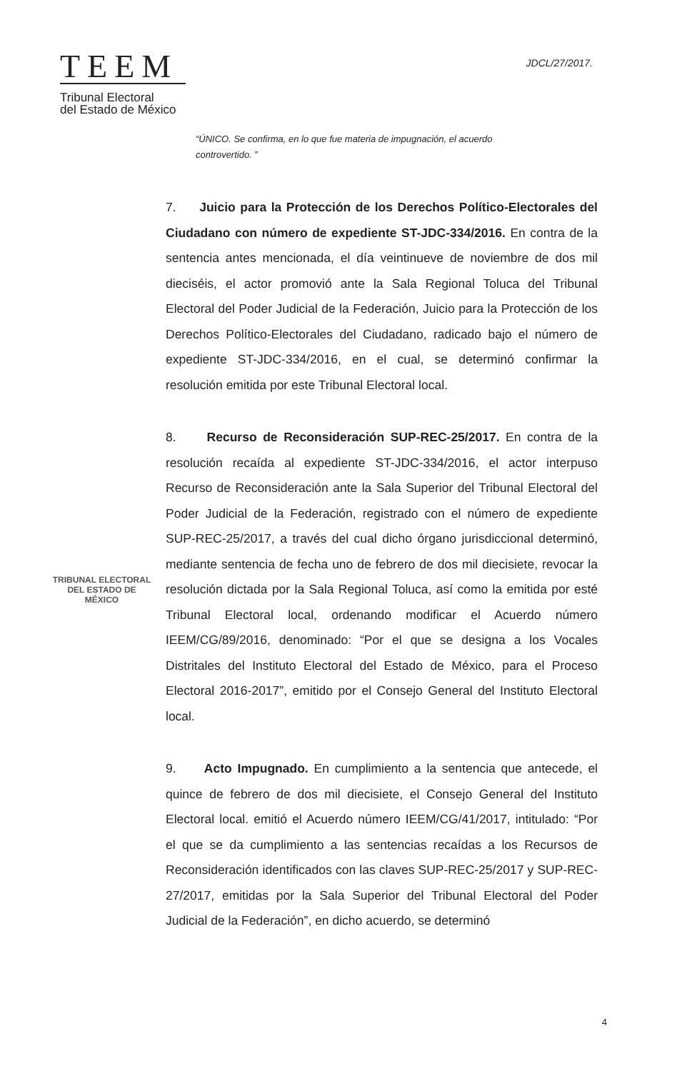TEEM
Tribunal Electoral
del Estado de México
JDCL/27/2017.
“ÚNICO. Se confirma, en lo que fue materia de impugnación, el acuerdo controvertido. ”
7. Juicio para la Protección de los Derechos Político-Electorales del Ciudadano con número de expediente ST-JDC-334/2016. En contra de la sentencia antes mencionada, el día veintinueve de noviembre de dos mil dieciséis, el actor promovió ante la Sala Regional Toluca del Tribunal Electoral del Poder Judicial de la Federación, Juicio para la Protección de los Derechos Político-Electorales del Ciudadano, radicado bajo el número de expediente ST-JDC-334/2016, en el cual, se determinó confirmar la resolución emitida por este Tribunal Electoral local.
8. Recurso de Reconsideración SUP-REC-25/2017. En contra de la resolución recaída al expediente ST-JDC-334/2016, el actor interpuso Recurso de Reconsideración ante la Sala Superior del Tribunal Electoral del Poder Judicial de la Federación, registrado con el número de expediente SUP-REC-25/2017, a través del cual dicho órgano jurisdiccional determinó, mediante sentencia de fecha uno de febrero de dos mil diecisiete, revocar la resolución dictada por la Sala Regional Toluca, así como la emitida por esté Tribunal Electoral local, ordenando modificar el Acuerdo número IEEM/CG/89/2016, denominado: “Por el que se designa a los Vocales Distritales del Instituto Electoral del Estado de México, para el Proceso Electoral 2016-2017”, emitido por el Consejo General del Instituto Electoral local.
9. Acto Impugnado. En cumplimiento a la sentencia que antecede, el quince de febrero de dos mil diecisiete, el Consejo General del Instituto Electoral local. emitió el Acuerdo número IEEM/CG/41/2017, intitulado: “Por el que se da cumplimiento a las sentencias recaídas a los Recursos de Reconsideración identificados con las claves SUP-REC-25/2017 y SUP-REC-27/2017, emitidas por la Sala Superior del Tribunal Electoral del Poder Judicial de la Federación”, en dicho acuerdo, se determinó
TRIBUNAL ELECTORAL
DEL ESTADO DE
MÉXICO
4